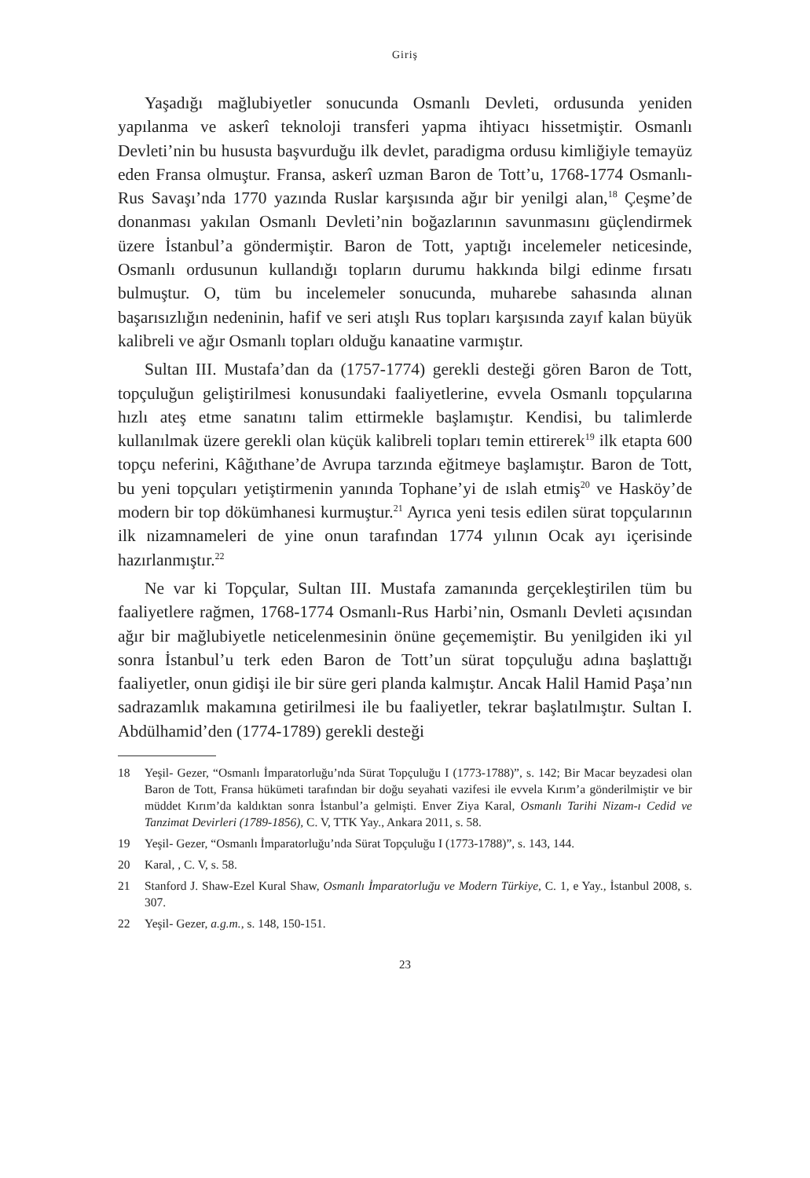Giriş
Yaşadığı mağlubiyetler sonucunda Osmanlı Devleti, ordusunda yeniden yapılanma ve askerî teknoloji transferi yapma ihtiyacı hissetmiştir. Osmanlı Devleti’nin bu hususta başvurduğu ilk devlet, paradigma ordusu kimliğiyle temayüz eden Fransa olmuştur. Fransa, askerî uzman Baron de Tott’u, 1768-1774 Osmanlı-Rus Savaşı’nda 1770 yazında Ruslar karşısında ağır bir yenilgi alan,<sup>18</sup> Çeşme’de donanması yakılan Osmanlı Devleti’nin boğazlarının savunmasını güçlendirmek üzere İstanbul’a göndermiştir. Baron de Tott, yaptığı incelemeler neticesinde, Osmanlı ordusunun kullandığı topların durumu hakkında bilgi edinme fırsatı bulmuştur. O, tüm bu incelemeler sonucunda, muharebe sahasında alınan başarısızlığın nedeninin, hafif ve seri atışlı Rus topları karşısında zayıf kalan büyük kalibreli ve ağır Osmanlı topları olduğu kanaatine varmıştır.
Sultan III. Mustafa’dan da (1757-1774) gerekli desteği gören Baron de Tott, topçuluğun geliştirilmesi konusundaki faaliyetlerine, evvela Osmanlı topçularına hızlı ateş etme sanatını talim ettirmekle başlamıştır. Kendisi, bu talimlerde kullanılmak üzere gerekli olan küçük kalibreli topları temin ettirerek<sup>19</sup> ilk etapta 600 topçu neferini, Kâğıthane’de Avrupa tarzında eğitmeye başlamıştır. Baron de Tott, bu yeni topçuları yetiştirmenin yanında Tophane’yi de ıslah etmiş<sup>20</sup> ve Hasköy’de modern bir top dökümhanesi kurmuştur.<sup>21</sup> Ayrıca yeni tesis edilen sürat topçularının ilk nizamnameleri de yine onun tarafından 1774 yılının Ocak ayı içerisinde hazırlanmıştır.<sup>22</sup>
Ne var ki Topçular, Sultan III. Mustafa zamanında gerçekleştirilen tüm bu faaliyetlere rağmen, 1768-1774 Osmanlı-Rus Harbi’nin, Osmanlı Devleti açısından ağır bir mağlubiyetle neticelenmesinin önüne geçememiştir. Bu yenilgiden iki yıl sonra İstanbul’u terk eden Baron de Tott’un sürat topçuluğu adına başlattığı faaliyetler, onun gidişi ile bir süre geri planda kalmıştır. Ancak Halil Hamid Paşa’nın sadrazamlık makamına getirilmesi ile bu faaliyetler, tekrar başlatılmıştır. Sultan I. Abdülhamid’den (1774-1789) gerekli desteği
18 Yeşil- Gezer, “Osmanlı İmparatorluğu’nda Sürat Topçuluğu I (1773-1788)”, s. 142; Bir Macar beyzadesi olan Baron de Tott, Fransa hükümeti tarafından bir doğu seyahati vazifesi ile evvela Kırım’a gönderilmiştir ve bir müddet Kırım’da kaldıktan sonra İstanbul’a gelmişti. Enver Ziya Karal, Osmanlı Tarihi Nizam-ı Cedid ve Tanzimat Devirleri (1789-1856), C. V, TTK Yay., Ankara 2011, s. 58.
19 Yeşil- Gezer, “Osmanlı İmparatorluğu’nda Sürat Topçuluğu I (1773-1788)”, s. 143, 144.
20 Karal, , C. V, s. 58.
21 Stanford J. Shaw-Ezel Kural Shaw, Osmanlı İmparatorluğu ve Modern Türkiye, C. 1, e Yay., İstanbul 2008, s. 307.
22 Yeşil- Gezer, a.g.m., s. 148, 150-151.
23